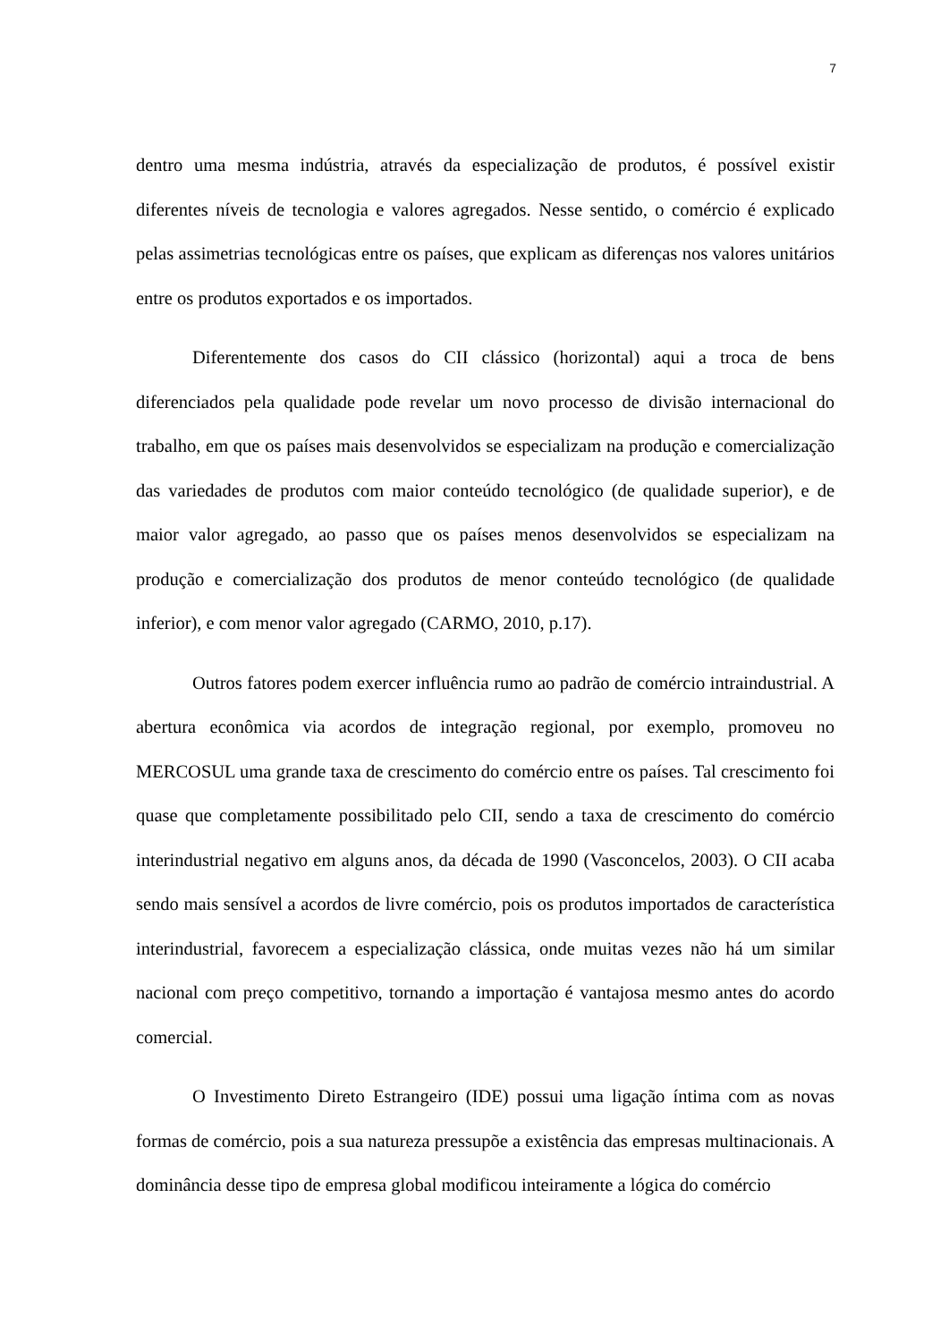7
dentro uma mesma indústria, através da especialização de produtos, é possível existir diferentes níveis de tecnologia e valores agregados. Nesse sentido, o comércio é explicado pelas assimetrias tecnológicas entre os países, que explicam as diferenças nos valores unitários entre os produtos exportados e os importados.
Diferentemente dos casos do CII clássico (horizontal) aqui a troca de bens diferenciados pela qualidade pode revelar um novo processo de divisão internacional do trabalho, em que os países mais desenvolvidos se especializam na produção e comercialização das variedades de produtos com maior conteúdo tecnológico (de qualidade superior), e de maior valor agregado, ao passo que os países menos desenvolvidos se especializam na produção e comercialização dos produtos de menor conteúdo tecnológico (de qualidade inferior), e com menor valor agregado (CARMO, 2010, p.17).
Outros fatores podem exercer influência rumo ao padrão de comércio intraindustrial. A abertura econômica via acordos de integração regional, por exemplo, promoveu no MERCOSUL uma grande taxa de crescimento do comércio entre os países. Tal crescimento foi quase que completamente possibilitado pelo CII, sendo a taxa de crescimento do comércio interindustrial negativo em alguns anos, da década de 1990 (Vasconcelos, 2003). O CII acaba sendo mais sensível a acordos de livre comércio, pois os produtos importados de característica interindustrial, favorecem a especialização clássica, onde muitas vezes não há um similar nacional com preço competitivo, tornando a importação é vantajosa mesmo antes do acordo comercial.
O Investimento Direto Estrangeiro (IDE) possui uma ligação íntima com as novas formas de comércio, pois a sua natureza pressupõe a existência das empresas multinacionais. A dominância desse tipo de empresa global modificou inteiramente a lógica do comércio